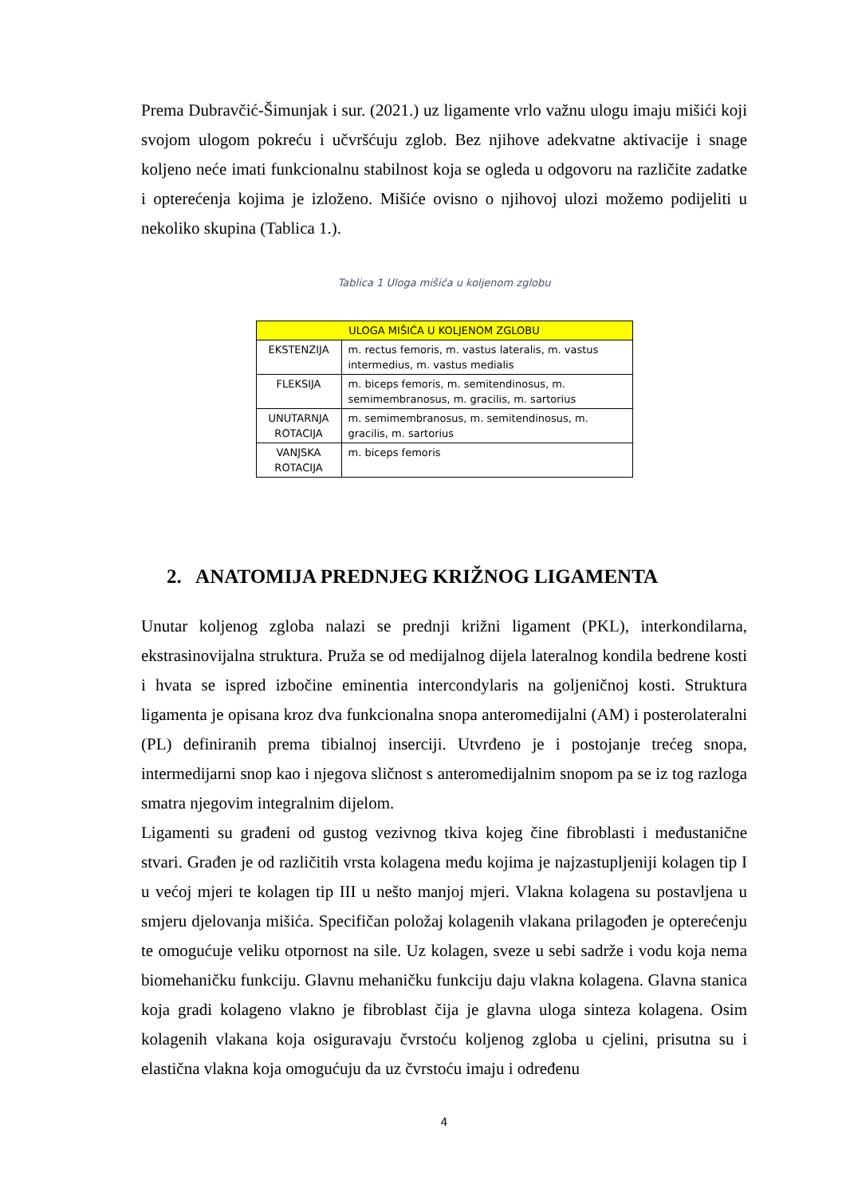Prema Dubravčić-Šimunjak i sur. (2021.) uz ligamente vrlo važnu ulogu imaju mišići koji svojom ulogom pokreću i učvršćuju zglob. Bez njihove adekvatne aktivacije i snage koljeno neće imati funkcionalnu stabilnost koja se ogleda u odgovoru na različite zadatke i opterećenja kojima je izloženo. Mišiće ovisno o njihovoj ulozi možemo podijeliti u nekoliko skupina (Tablica 1.).
Tablica 1 Uloga mišića u koljenom zglobu
| ULOGA MIŠIĆA U KOLJENOM ZGLOBU | |
| --- | --- |
| EKSTENZIJA | m. rectus femoris, m. vastus lateralis, m. vastus intermedius, m. vastus medialis |
| FLEKSIJA | m. biceps femoris, m. semitendinosus, m. semimembranosus, m. gracilis, m. sartorius |
| UNUTARNJA ROTACIJA | m. semimembranosus, m. semitendinosus, m. gracilis, m. sartorius |
| VANJSKA ROTACIJA | m. biceps femoris |
2. ANATOMIJA PREDNJEG KRIŽNOG LIGAMENTA
Unutar koljenog zgloba nalazi se prednji križni ligament (PKL), interkondilarna, ekstrasinovijalna struktura. Pruža se od medijalnog dijela lateralnog kondila bedrene kosti i hvata se ispred izbočine eminentia intercondylaris na goljeničnoj kosti. Struktura ligamenta je opisana kroz dva funkcionalna snopa anteromedijalni (AM) i posterolateralni (PL) definiranih prema tibialnoj inserciji. Utvrđeno je i postojanje trećeg snopa, intermedijarni snop kao i njegova sličnost s anteromedijalnim snopom pa se iz tog razloga smatra njegovim integralnim dijelom.
Ligamenti su građeni od gustog vezivnog tkiva kojeg čine fibroblasti i međustanične stvari. Građen je od različitih vrsta kolagena među kojima je najzastupljeniji kolagen tip I u većoj mjeri te kolagen tip III u nešto manjoj mjeri. Vlakna kolagena su postavljena u smjeru djelovanja mišića. Specifičan položaj kolagenih vlakana prilagođen je opterećenju te omogućuje veliku otpornost na sile. Uz kolagen, sveze u sebi sadrže i vodu koja nema biomehaničku funkciju. Glavnu mehaničku funkciju daju vlakna kolagena. Glavna stanica koja gradi kolageno vlakno je fibroblast čija je glavna uloga sinteza kolagena. Osim kolagenih vlakana koja osiguravaju čvrstoću koljenog zgloba u cjelini, prisutna su i elastična vlakna koja omogućuju da uz čvrstoću imaju i određenu
4